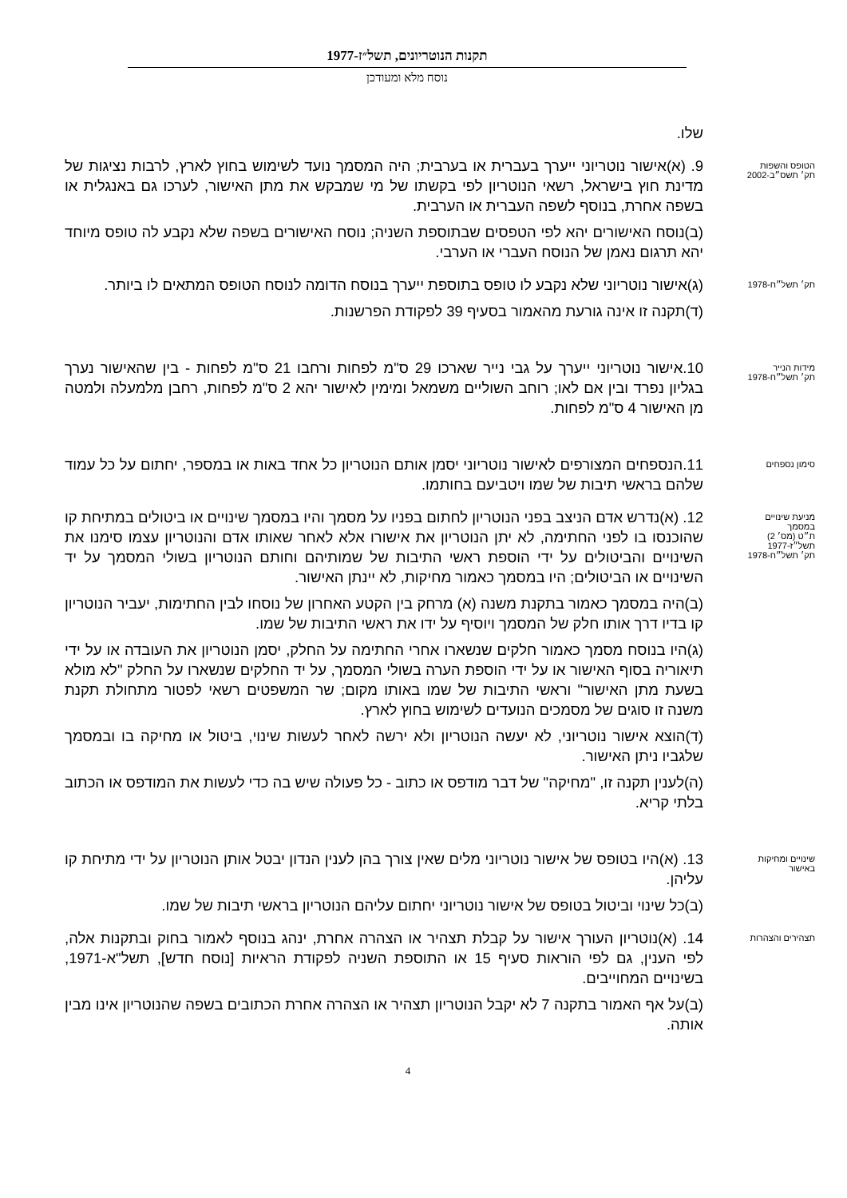תקנות הנוטריונים, תשל״ז-1977
נוסח מלא ומעודכן
שלו.
הטופס והשפות
תק׳ תשס״ב-2002
9. (א)אישור נוטריוני ייערך בעברית או בערבית; היה המסמך נועד לשימוש בחוץ לארץ, לרבות נציגות של מדינת חוץ בישראל, רשאי הנוטריון לפי בקשתו של מי שמבקש את מתן האישור, לערכו גם באנגלית או בשפה אחרת, בנוסף לשפה העברית או הערבית.
(ב)נוסח האישורים יהא לפי הטפסים שבתוספת השניה; נוסח האישורים בשפה שלא נקבע לה טופס מיוחד יהא תרגום נאמן של הנוסח העברי או הערבי.
תק׳ תשל״ח-1978
(ג)אישור נוטריוני שלא נקבע לו טופס בתוספת ייערך בנוסח הדומה לנוסח הטופס המתאים לו ביותר.
(ד)תקנה זו אינה גורעת מהאמור בסעיף 39 לפקודת הפרשנות.
מידות הנייר
תק׳ תשל״ח-1978
10.אישור נוטריוני ייערך על גבי נייר שארכו 29 ס"מ לפחות ורחבו 21 ס"מ לפחות - בין שהאישור נערך בגליון נפרד ובין אם לאו; רוחב השוליים משמאל ומימין לאישור יהא 2 ס"מ לפחות, רחבן מלמעלה ולמטה מן האישור 4 ס"מ לפחות.
סימון נספחים
11.הנספחים המצורפים לאישור נוטריוני יסמן אותם הנוטריון כל אחד באות או במספר, יחתום על כל עמוד שלהם בראשי תיבות של שמו ויטביעם בחותמו.
מניעת שינויים
במסמך
ת״ט (מס׳ 2)
תשל״ז-1977
תק׳ תשל״ח-1978
12. (א)נדרש אדם הניצב בפני הנוטריון לחתום בפניו על מסמך והיו במסמך שינויים או ביטולים במתיחת קו שהוכנסו בו לפני החתימה, לא יתן הנוטריון את אישורו אלא לאחר שאותו אדם והנוטריון עצמו סימנו את השינויים והביטולים על ידי הוספת ראשי התיבות של שמותיהם וחותם הנוטריון בשולי המסמך על יד השינויים או הביטולים; היו במסמך כאמור מחיקות, לא יינתן האישור.
(ב)היה במסמך כאמור בתקנת משנה (א) מרחק בין הקטע האחרון של נוסחו לבין החתימות, יעביר הנוטריון קו בדיו דרך אותו חלק של המסמך ויוסיף על ידו את ראשי התיבות של שמו.
(ג)היו בנוסח מסמך כאמור חלקים שנשארו אחרי החתימה על החלק, יסמן הנוטריון את העובדה או על ידי תיאוריה בסוף האישור או על ידי הוספת הערה בשולי המסמך, על יד החלקים שנשארו על החלק "לא מולא בשעת מתן האישור" וראשי התיבות של שמו באותו מקום; שר המשפטים רשאי לפטור מתחולת תקנת משנה זו סוגים של מסמכים הנועדים לשימוש בחוץ לארץ.
(ד)הוצא אישור נוטריוני, לא יעשה הנוטריון ולא ירשה לאחר לעשות שינוי, ביטול או מחיקה בו ובמסמך שלגביו ניתן האישור.
(ה)לענין תקנה זו, "מחיקה" של דבר מודפס או כתוב - כל פעולה שיש בה כדי לעשות את המודפס או הכתוב בלתי קריא.
שינויים ומחיקות
באישור
13. (א)היו בטופס של אישור נוטריוני מלים שאין צורך בהן לענין הנדון יבטל אותן הנוטריון על ידי מתיחת קו עליהן.
(ב)כל שינוי וביטול בטופס של אישור נוטריוני יחתום עליהם הנוטריון בראשי תיבות של שמו.
תצהירים והצהרות
14. (א)נוטריון העורך אישור על קבלת תצהיר או הצהרה אחרת, ינהג בנוסף לאמור בחוק ובתקנות אלה, לפי הענין, גם לפי הוראות סעיף 15 או התוספת השניה לפקודת הראיות [נוסח חדש], תשל"א-1971, בשינויים המחוייבים.
(ב)על אף האמור בתקנה 7 לא יקבל הנוטריון תצהיר או הצהרה אחרת הכתובים בשפה שהנוטריון אינו מבין אותה.
4